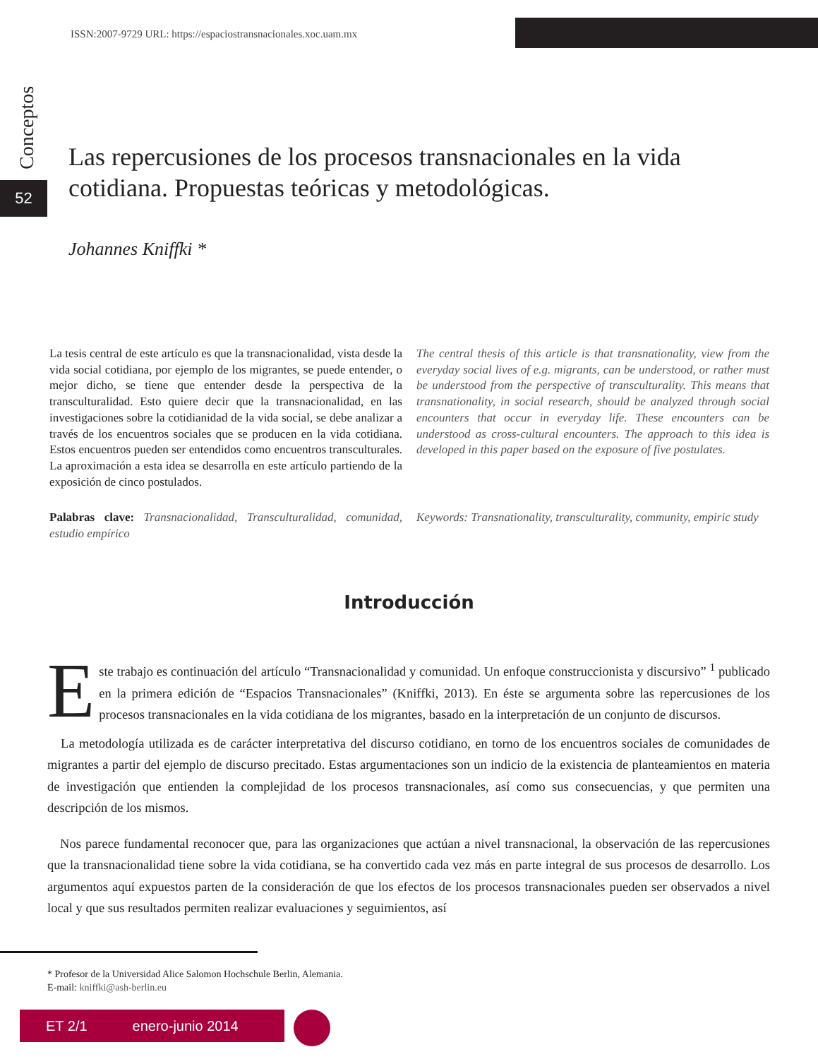ISSN:2007-9729 URL: https://espaciostransnacionales.xoc.uam.mx
Conceptos
52
Las repercusiones de los procesos transnacionales en la vida cotidiana. Propuestas teóricas y metodológicas.
Johannes Kniffki *
La tesis central de este artículo es que la transnacionalidad, vista desde la vida social cotidiana, por ejemplo de los migrantes, se puede entender, o mejor dicho, se tiene que entender desde la perspectiva de la transculturalidad. Esto quiere decir que la transnacionalidad, en las investigaciones sobre la cotidianidad de la vida social, se debe analizar a través de los encuentros sociales que se producen en la vida cotidiana. Estos encuentros pueden ser entendidos como encuentros transculturales. La aproximación a esta idea se desarrolla en este artículo partiendo de la exposición de cinco postulados.
Palabras clave: Transnacionalidad, Transculturalidad, comunidad, estudio empírico
The central thesis of this article is that transnationality, view from the everyday social lives of e.g. migrants, can be understood, or rather must be understood from the perspective of transculturality. This means that transnationality, in social research, should be analyzed through social encounters that occur in everyday life. These encounters can be understood as cross-cultural encounters. The approach to this idea is developed in this paper based on the exposure of five postulates.
Keywords: Transnationality, transculturality, community, empiric study
Introducción
Este trabajo es continuación del artículo “Transnacionalidad y comunidad. Un enfoque construccionista y discursivo” <sup>1</sup> publicado en la primera edición de “Espacios Transnacionales” (Kniffki, 2013). En éste se argumenta sobre las repercusiones de los procesos transnacionales en la vida cotidiana de los migrantes, basado en la interpretación de un conjunto de discursos.
La metodología utilizada es de carácter interpretativa del discurso cotidiano, en torno de los encuentros sociales de comunidades de migrantes a partir del ejemplo de discurso precitado. Estas argumentaciones son un indicio de la existencia de planteamientos en materia de investigación que entienden la complejidad de los procesos transnacionales, así como sus consecuencias, y que permiten una descripción de los mismos.
Nos parece fundamental reconocer que, para las organizaciones que actúan a nivel transnacional, la observación de las repercusiones que la transnacionalidad tiene sobre la vida cotidiana, se ha convertido cada vez más en parte integral de sus procesos de desarrollo. Los argumentos aquí expuestos parten de la consideración de que los efectos de los procesos transnacionales pueden ser observados a nivel local y que sus resultados permiten realizar evaluaciones y seguimientos, así
* Profesor de la Universidad Alice Salomon Hochschule Berlin, Alemania.
E-mail: kniffki@ash-berlin.eu
ET 2/1 enero-junio 2014